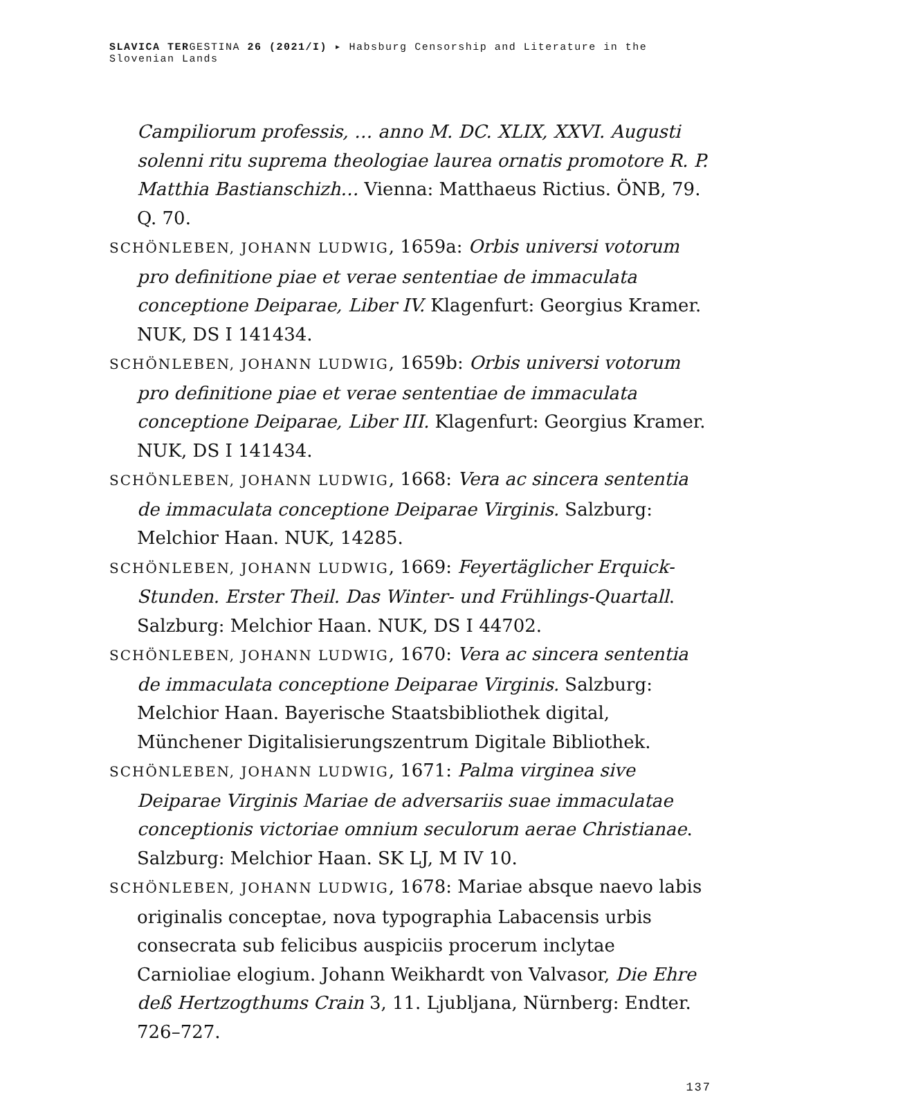SLAVICA TERGESTINA 26 (2021/I) ▸ Habsburg Censorship and Literature in the Slovenian Lands
Campiliorum professis, … anno M. DC. XLIX, XXVI. Augusti solenni ritu suprema theologiae laurea ornatis promotore R. P. Matthia Bastianschizh… Vienna: Matthaeus Rictius. ÖNB, 79. Q. 70.
SCHÖNLEBEN, JOHANN LUDWIG, 1659a: Orbis universi votorum pro definitione piae et verae sententiae de immaculata conceptione Deiparae, Liber IV. Klagenfurt: Georgius Kramer. NUK, DS I 141434.
SCHÖNLEBEN, JOHANN LUDWIG, 1659b: Orbis universi votorum pro definitione piae et verae sententiae de immaculata conceptione Deiparae, Liber III. Klagenfurt: Georgius Kramer. NUK, DS I 141434.
SCHÖNLEBEN, JOHANN LUDWIG, 1668: Vera ac sincera sententia de immaculata conceptione Deiparae Virginis. Salzburg: Melchior Haan. NUK, 14285.
SCHÖNLEBEN, JOHANN LUDWIG, 1669: Feyertäglicher Erquick-Stunden. Erster Theil. Das Winter- und Frühlings-Quartall. Salzburg: Melchior Haan. NUK, DS I 44702.
SCHÖNLEBEN, JOHANN LUDWIG, 1670: Vera ac sincera sententia de immaculata conceptione Deiparae Virginis. Salzburg: Melchior Haan. Bayerische Staatsbibliothek digital, Münchener Digitalisierungszentrum Digitale Bibliothek.
SCHÖNLEBEN, JOHANN LUDWIG, 1671: Palma virginea sive Deiparae Virginis Mariae de adversariis suae immaculatae conceptionis victoriae omnium seculorum aerae Christianae. Salzburg: Melchior Haan. SK LJ, M IV 10.
SCHÖNLEBEN, JOHANN LUDWIG, 1678: Mariae absque naevo labis originalis conceptae, nova typographia Labacensis urbis consecrata sub felicibus auspiciis procerum inclytae Carnioliae elogium. Johann Weikhardt von Valvasor, Die Ehre deß Hertzogthums Crain 3, 11. Ljubljana, Nürnberg: Endter. 726–727.
137